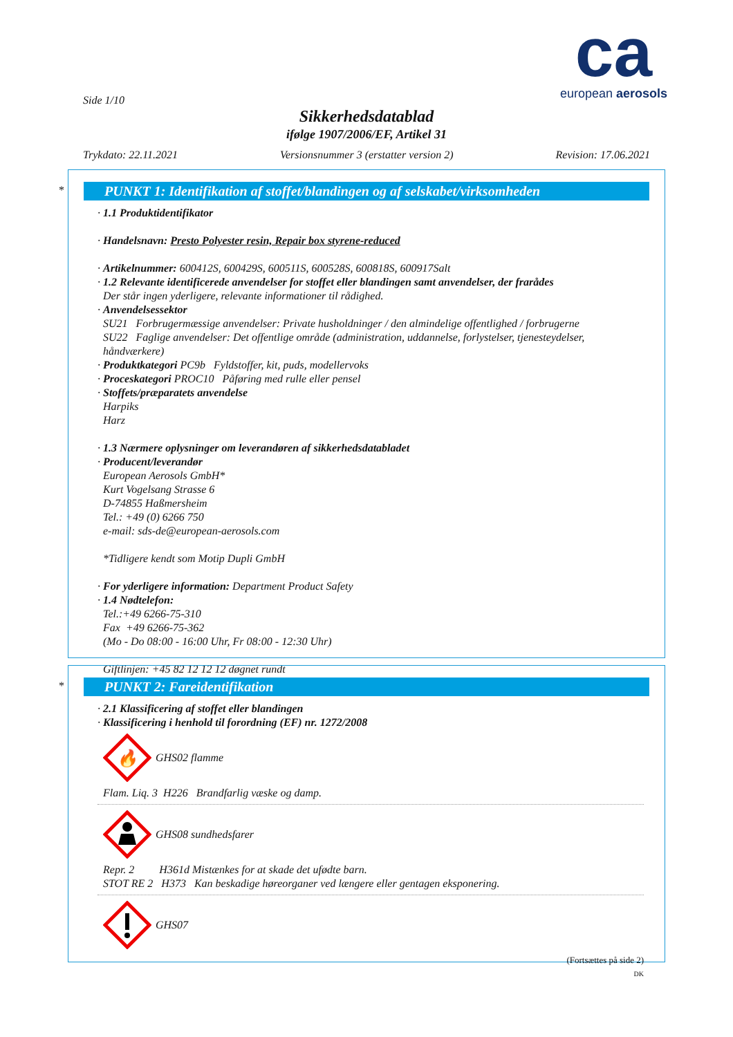ca
european aerosols
Side 1/10
Sikkerhedsdatablad
ifølge 1907/2006/EF, Artikel 31
Trykdato: 22.11.2021 Versionsnummer 3 (erstatter version 2) Revision: 17.06.2021
*
PUNKT 1: Identifikation af stoffet/blandingen og af selskabet/virksomheden
· 1.1 Produktidentifikator
· Handelsnavn: Presto Polyester resin, Repair box styrene-reduced
· Artikelnummer: 600412S, 600429S, 600511S, 600528S, 600818S, 600917Salt
· 1.2 Relevante identificerede anvendelser for stoffet eller blandingen samt anvendelser, der frarådes
Der står ingen yderligere, relevante informationer til rådighed.
· Anvendelsessektor
SU21 Forbrugermæssige anvendelser: Private husholdninger / den almindelige offentlighed / forbrugerne
SU22 Faglige anvendelser: Det offentlige område (administration, uddannelse, forlystelser, tjenesteydelser, håndværkere)
· Produktkategori PC9b Fyldstoffer, kit, puds, modellervoks
· Proceskategori PROC10 Påføring med rulle eller pensel
· Stoffets/præparatets anvendelse
Harpiks
Harz
· 1.3 Nærmere oplysninger om leverandøren af sikkerhedsdatabladet
· Producent/leverandør
European Aerosols GmbH*
Kurt Vogelsang Strasse 6
D-74855 Haßmersheim
Tel.: +49 (0) 6266 750
e-mail: sds-de@european-aerosols.com
*Tidligere kendt som Motip Dupli GmbH
· For yderligere information: Department Product Safety
· 1.4 Nødtelefon:
Tel.:+49 6266-75-310
Fax +49 6266-75-362
(Mo - Do 08:00 - 16:00 Uhr, Fr 08:00 - 12:30 Uhr)
Giftlinjen: +45 82 12 12 12 døgnet rundt
*
PUNKT 2: Fareidentifikation
· 2.1 Klassificering af stoffet eller blandingen
· Klassificering i henhold til forordning (EF) nr. 1272/2008
🔥
GHS02 flamme
Flam. Liq. 3 H226 Brandfarlig væske og damp.
GHS08 sundhedsfarer
Repr. 2 H361d Mistænkes for at skade det ufødte barn.
STOT RE 2 H373 Kan beskadige høreorganer ved længere eller gentagen eksponering.
GHS07
(Fortsættes på side 2)
DK